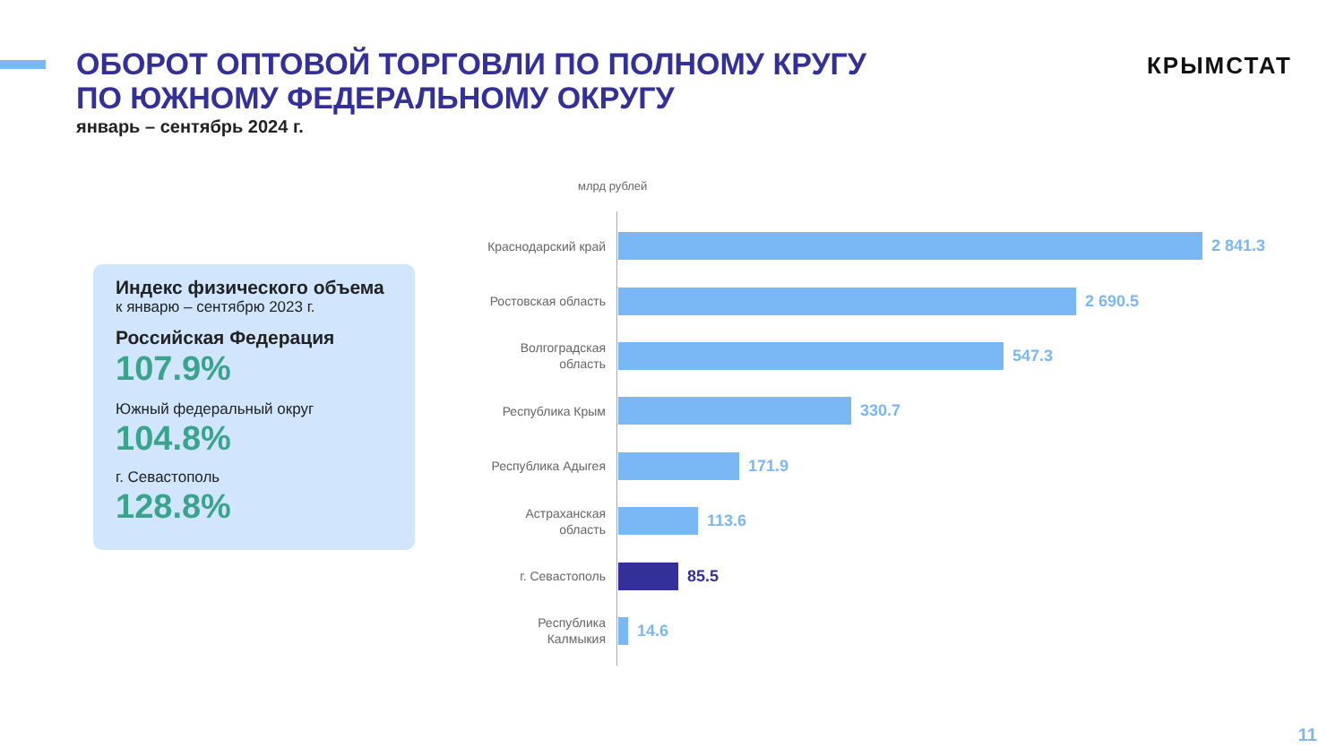ОБОРОТ ОПТОВОЙ ТОРГОВЛИ ПО ПОЛНОМУ КРУГУ
ПО ЮЖНОМУ ФЕДЕРАЛЬНОМУ ОКРУГУ
январь – сентябрь 2024 г.
КРЫМСТАТ
Индекс физического объема
к январю – сентябрю 2023 г.
Российская Федерация
107.9%
Южный федеральный округ
104.8%
г. Севастополь
128.8%
млрд рублей
Краснодарский край
2 841.3
Ростовская область
2 690.5
Волгоградская область
547.3
Республика Крым
330.7
Республика Адыгея
171.9
Астраханская область
113.6
г. Севастополь
85.5
Республика Калмыкия
14.6
11